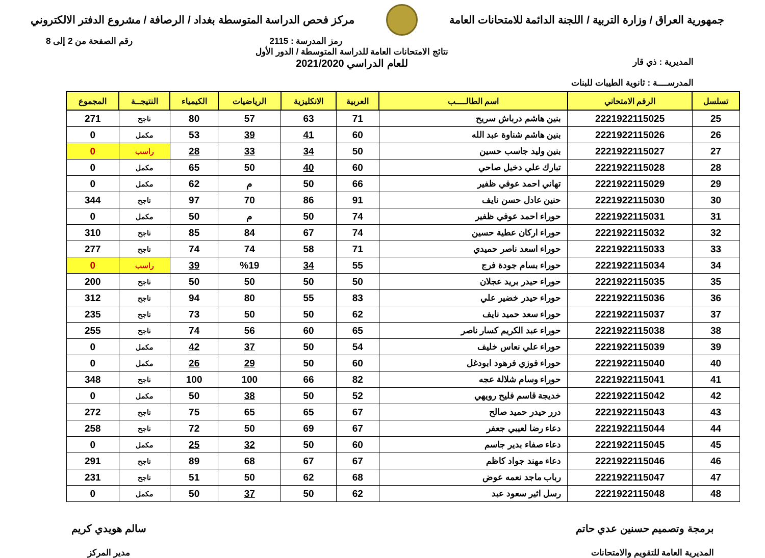جمهورية العراق / وزارة التربية / اللجنة الدائمة للامتحانات العامة
مركز فحص الدراسة المتوسطة بغداد / الرصافة / مشروع الدفتر الالكتروني
رمز المدرسة : 2115 رقم الصفحة من 2 إلى 8
المديرية : ذي قار
المدرســــة : ثانوية الطيبات للبنات
نتائج الامتحانات العامة للدراسة المتوسطة / الدور الأول
للعام الدراسي 2021/2020
| تسلسل | الرقم الامتحاني | اسم الطالــــب | العربية | الانكليزية | الرياضيات | الكيمياء | النتيجــة | المجموع |
| --- | --- | --- | --- | --- | --- | --- | --- | --- |
| 25 | 2221922115025 | بنين هاشم درباش سريح | 71 | 63 | 57 | 80 | ناجح | 271 |
| 26 | 2221922115026 | بنين هاشم شناوة عبد الله | 60 | 41 | 39 | 53 | مكمل | 0 |
| 27 | 2221922115027 | بنين وليد جاسب حسين | 50 | 34 | 33 | 28 | راسب | 0 |
| 28 | 2221922115028 | تبارك علي دخيل صاحي | 60 | 40 | 50 | 65 | مكمل | 0 |
| 29 | 2221922115029 | تهاني احمد عوفي ظفير | 66 | 50 | م | 62 | مكمل | 0 |
| 30 | 2221922115030 | حنين عادل حسن نايف | 91 | 86 | 70 | 97 | ناجح | 344 |
| 31 | 2221922115031 | حوراء احمد عوفي ظفير | 74 | 50 | م | 50 | مكمل | 0 |
| 32 | 2221922115032 | حوراء اركان عطية حسين | 74 | 67 | 84 | 85 | ناجح | 310 |
| 33 | 2221922115033 | حوراء اسعد ناصر حميدي | 71 | 58 | 74 | 74 | ناجح | 277 |
| 34 | 2221922115034 | حوراء بسام جودة فرج | 55 | 34 | %19 | 39 | راسب | 0 |
| 35 | 2221922115035 | حوراء حيدر بريد عجلان | 50 | 50 | 50 | 50 | ناجح | 200 |
| 36 | 2221922115036 | حوراء حيدر خضير علي | 83 | 55 | 80 | 94 | ناجح | 312 |
| 37 | 2221922115037 | حوراء سعد حميد نايف | 62 | 50 | 50 | 73 | ناجح | 235 |
| 38 | 2221922115038 | حوراء عبد الكريم كسار ناصر | 65 | 60 | 56 | 74 | ناجح | 255 |
| 39 | 2221922115039 | حوراء علي نعاس خليف | 54 | 50 | 37 | 42 | مكمل | 0 |
| 40 | 2221922115040 | حوراء فوزي فرهود ابودغل | 60 | 50 | 29 | 26 | مكمل | 0 |
| 41 | 2221922115041 | حوراء وسام شلالة عجه | 82 | 66 | 100 | 100 | ناجح | 348 |
| 42 | 2221922115042 | خديجة قاسم فليح رويهي | 52 | 50 | 38 | 50 | مكمل | 0 |
| 43 | 2221922115043 | درر حيدر حميد صالح | 67 | 65 | 65 | 75 | ناجح | 272 |
| 44 | 2221922115044 | دعاء رضا لعيبي جعفر | 67 | 69 | 50 | 72 | ناجح | 258 |
| 45 | 2221922115045 | دعاء صفاء بدير جاسم | 60 | 50 | 32 | 25 | مكمل | 0 |
| 46 | 2221922115046 | دعاء مهند جواد كاظم | 67 | 67 | 68 | 89 | ناجح | 291 |
| 47 | 2221922115047 | رباب ماجد نعمه عوض | 68 | 62 | 50 | 51 | ناجح | 231 |
| 48 | 2221922115048 | رسل اثير سعود عبد | 62 | 50 | 37 | 50 | مكمل | 0 |
برمجة وتصميم حسنين عدي حاتم
المديرية العامة للتقويم والامتحانات
سالم هويدي كريم
مدير المركز